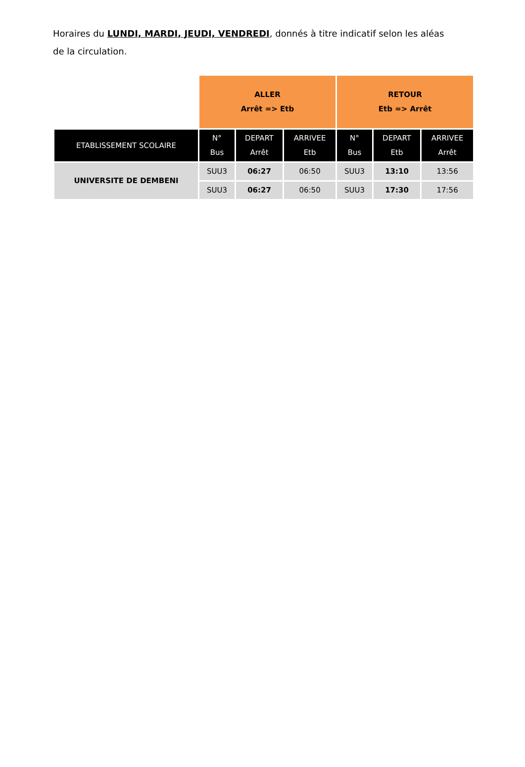Horaires du LUNDI, MARDI, JEUDI, VENDREDI, donnés à titre indicatif selon les aléas de la circulation.
| | ALLER Arrêt => Etb | | | RETOUR Etb => Arrêt | | |
| ETABLISSEMENT SCOLAIRE | N° Bus | DEPART Arrêt | ARRIVEE Etb | N° Bus | DEPART Etb | ARRIVEE Arrêt |
| UNIVERSITE DE DEMBENI | SUU3 | 06:27 | 06:50 | SUU3 | 13:10 | 13:56 |
| | SUU3 | 06:27 | 06:50 | SUU3 | 17:30 | 17:56 |